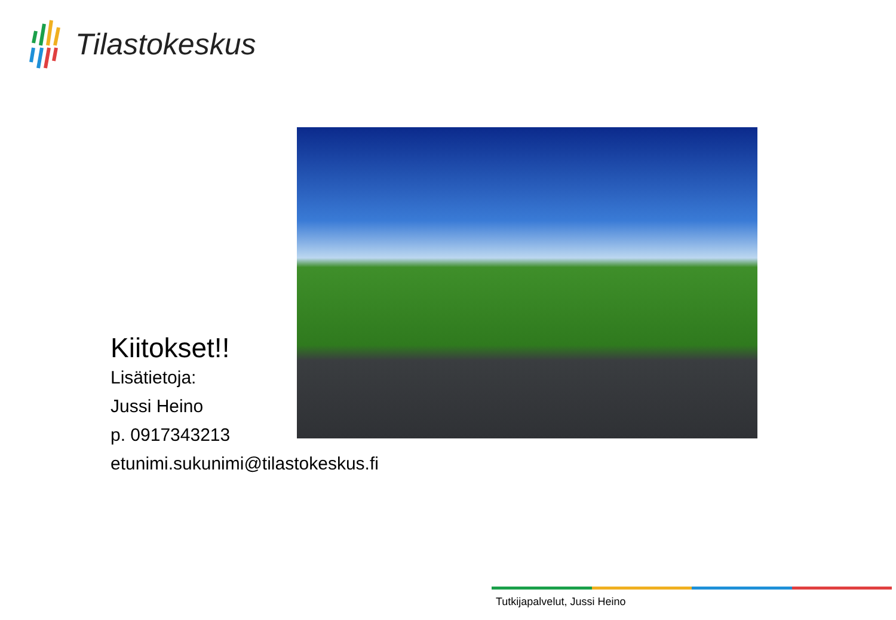Tilastokeskus
Kiitokset!!
Lisätietoja:
Jussi Heino
p. 0917343213
etunimi.sukunimi@tilastokeskus.fi
Tutkijapalvelut, Jussi Heino